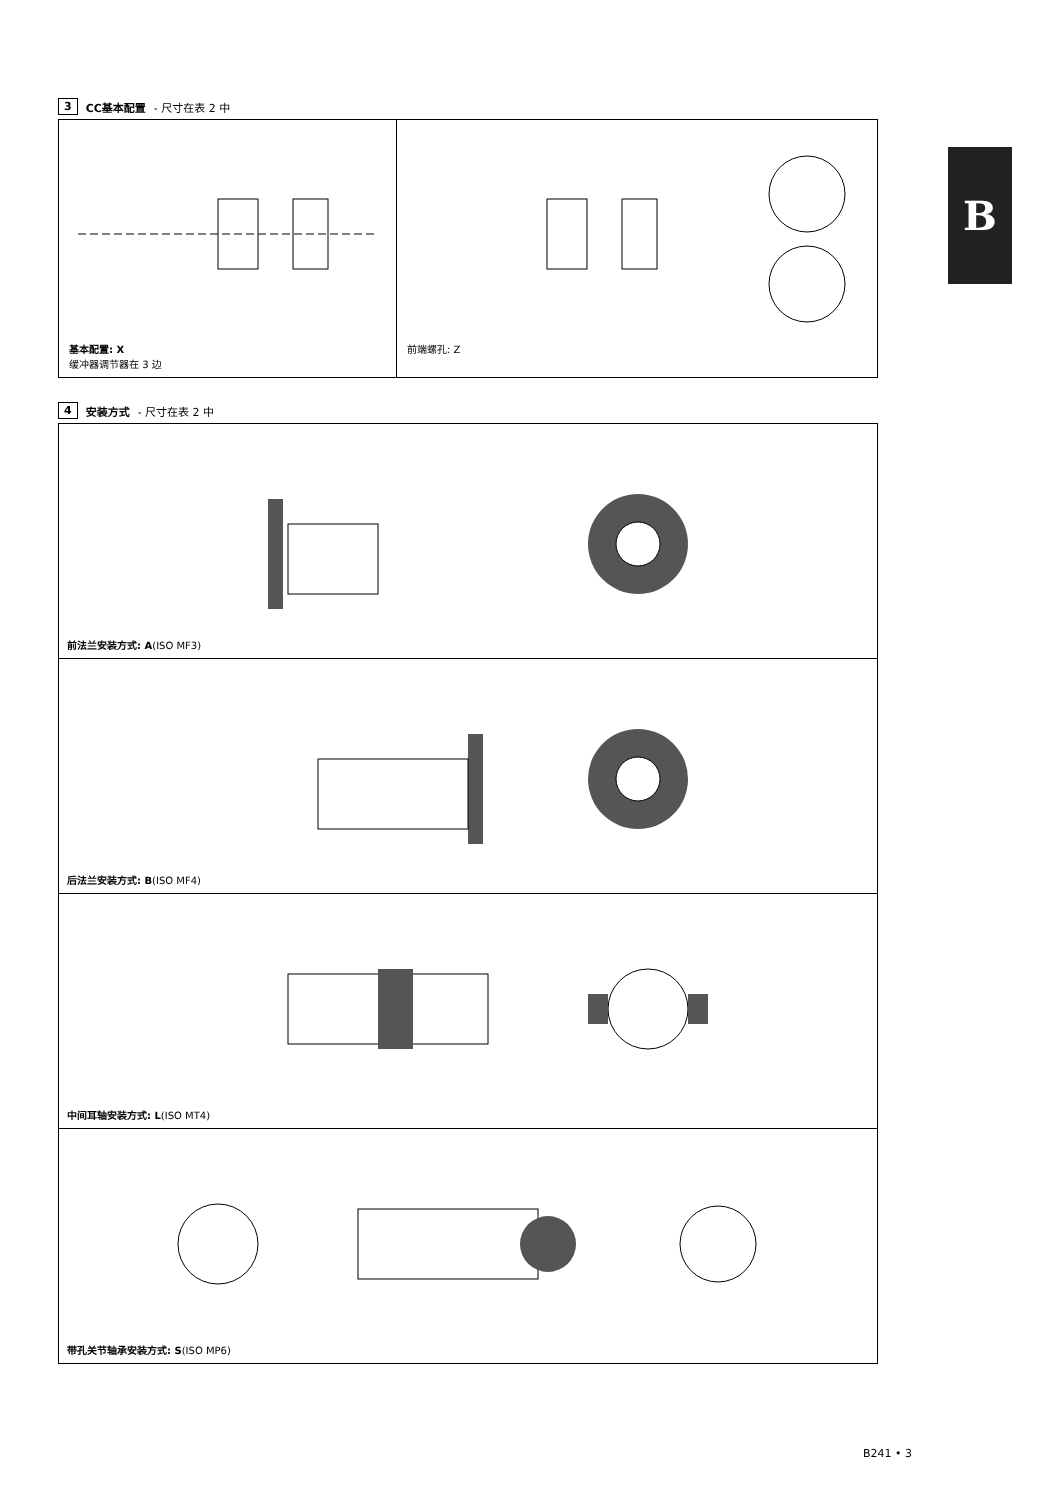B
3 CC基本配置 - 尺寸在表 2 中
基本配置: X
缓冲器调节器在 3 边
前端螺孔: Z
4 安装方式 - 尺寸在表 2 中
前法兰安装方式: A(ISO MF3)
后法兰安装方式: B(ISO MF4)
中间耳轴安装方式: L(ISO MT4)
带孔关节轴承安装方式: S(ISO MP6)
B241 • 3